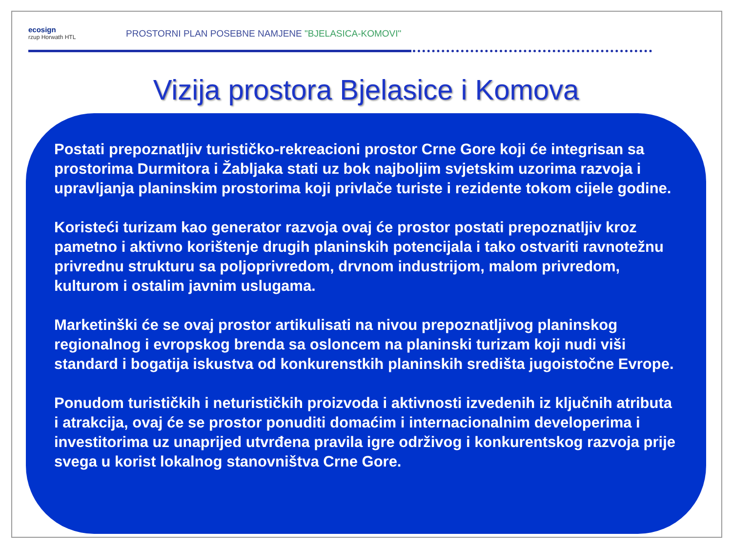ecosign
rzup Horwath HTL
PROSTORNI PLAN POSEBNE NAMJENE "BJELASICA-KOMOVI"
Vizija prostora Bjelasice i Komova
Postati prepoznatljiv turističko-rekreacioni prostor Crne Gore koji će integrisan sa prostorima Durmitora i Žabljaka stati uz bok najboljim svjetskim uzorima razvoja i upravljanja planinskim prostorima koji privlače turiste i rezidente tokom cijele godine.
Koristeći turizam kao generator razvoja ovaj će prostor postati prepoznatljiv kroz pametno i aktivno korištenje drugih planinskih potencijala i tako ostvariti ravnotežnu privrednu strukturu sa poljoprivredom, drvnom industrijom, malom privredom, kulturom i ostalim javnim uslugama.
Marketinški će se ovaj prostor artikulisati na nivou prepoznatljivog planinskog regionalnog i evropskog brenda sa osloncem na planinski turizam koji nudi viši standard i bogatija iskustva od konkurenstkih planinskih središta jugoistočne Evrope.
Ponudom turističkih i neturističkih proizvoda i aktivnosti izvedenih iz ključnih atributa i atrakcija, ovaj će se prostor ponuditi domaćim i internacionalnim developerima i investitorima uz unaprijed utvrđena pravila igre održivog i konkurentskog razvoja prije svega u korist lokalnog stanovništva Crne Gore.